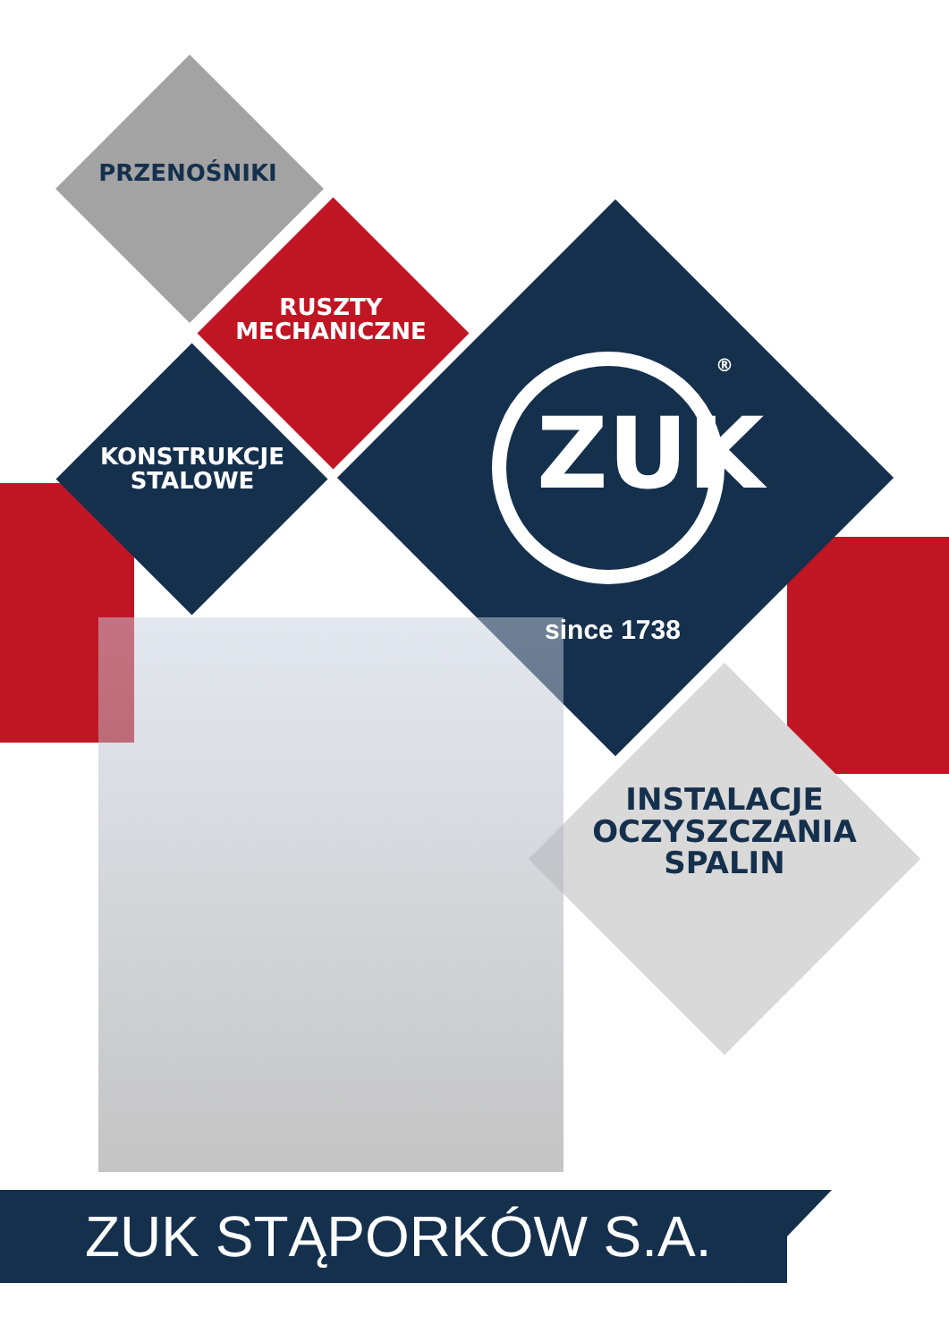PRZENOŚNIKI
RUSZTY
MECHANICZNE
KONSTRUKCJE
STALOWE
ZUK
®
since 1738
INSTALACJE
OCZYSZCZANIA
SPALIN
ZUK STĄPORKÓW S.A.